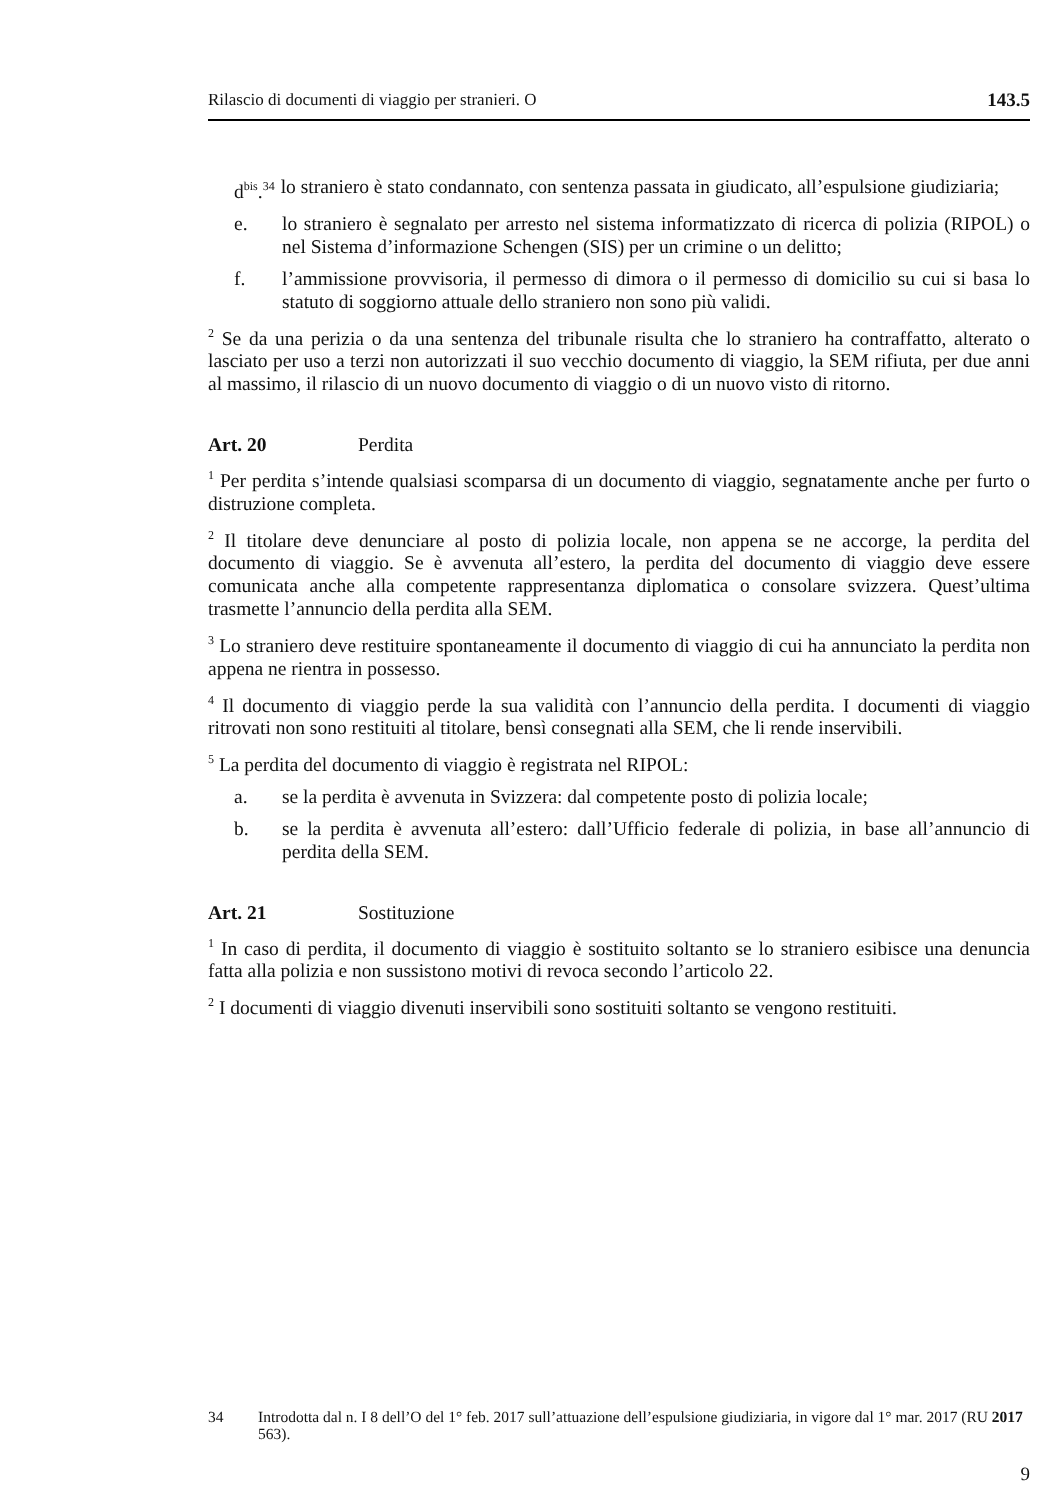Rilascio di documenti di viaggio per stranieri. O 143.5
d<sup>bis</sup>.<sup>34</sup> lo straniero è stato condannato, con sentenza passata in giudicato, all’espulsione giudiziaria;
e. lo straniero è segnalato per arresto nel sistema informatizzato di ricerca di polizia (RIPOL) o nel Sistema d’informazione Schengen (SIS) per un crimine o un delitto;
f. l’ammissione provvisoria, il permesso di dimora o il permesso di domicilio su cui si basa lo statuto di soggiorno attuale dello straniero non sono più validi.
<sup>2</sup> Se da una perizia o da una sentenza del tribunale risulta che lo straniero ha contraffatto, alterato o lasciato per uso a terzi non autorizzati il suo vecchio documento di viaggio, la SEM rifiuta, per due anni al massimo, il rilascio di un nuovo documento di viaggio o di un nuovo visto di ritorno.
Art. 20 Perdita
<sup>1</sup> Per perdita s’intende qualsiasi scomparsa di un documento di viaggio, segnatamente anche per furto o distruzione completa.
<sup>2</sup> Il titolare deve denunciare al posto di polizia locale, non appena se ne accorge, la perdita del documento di viaggio. Se è avvenuta all’estero, la perdita del documento di viaggio deve essere comunicata anche alla competente rappresentanza diplomatica o consolare svizzera. Quest’ultima trasmette l’annuncio della perdita alla SEM.
<sup>3</sup> Lo straniero deve restituire spontaneamente il documento di viaggio di cui ha annunciato la perdita non appena ne rientra in possesso.
<sup>4</sup> Il documento di viaggio perde la sua validità con l’annuncio della perdita. I documenti di viaggio ritrovati non sono restituiti al titolare, bensì consegnati alla SEM, che li rende inservibili.
<sup>5</sup> La perdita del documento di viaggio è registrata nel RIPOL:
a. se la perdita è avvenuta in Svizzera: dal competente posto di polizia locale;
b. se la perdita è avvenuta all’estero: dall’Ufficio federale di polizia, in base all’annuncio di perdita della SEM.
Art. 21 Sostituzione
<sup>1</sup> In caso di perdita, il documento di viaggio è sostituito soltanto se lo straniero esibisce una denuncia fatta alla polizia e non sussistono motivi di revoca secondo l’articolo 22.
<sup>2</sup> I documenti di viaggio divenuti inservibili sono sostituiti soltanto se vengono restituiti.
34 Introdotta dal n. I 8 dell’O del 1° feb. 2017 sull’attuazione dell’espulsione giudiziaria, in vigore dal 1° mar. 2017 (RU 2017 563).
9